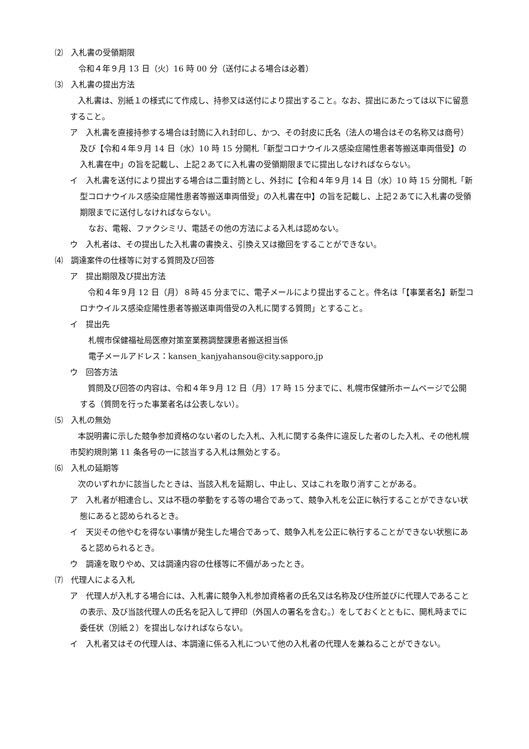⑵　入札書の受領期限
令和４年９月 13 日（火）16 時 00 分（送付による場合は必着）
⑶　入札書の提出方法
入札書は、別紙１の様式にて作成し、持参又は送付により提出すること。なお、提出にあたっては以下に留意すること。
ア　入札書を直接持参する場合は封筒に入れ封印し、かつ、その封皮に氏名（法人の場合はその名称又は商号）及び【令和４年９月 14 日（水）10 時 15 分開札「新型コロナウイルス感染症陽性患者等搬送車両借受】の入札書在中」の旨を記載し、上記２あてに入札書の受領期限までに提出しなければならない。
イ　入札書を送付により提出する場合は二重封筒とし、外封に【令和４年９月 14 日（水）10 時 15 分開札「新型コロナウイルス感染症陽性患者等搬送車両借受」の入札書在中】の旨を記載し、上記２あてに入札書の受領期限までに送付しなければならない。
なお、電報、ファクシミリ、電話その他の方法による入札は認めない。
ウ　入札者は、その提出した入札書の書換え、引換え又は撤回をすることができない。
⑷　調達案件の仕様等に対する質問及び回答
ア　提出期限及び提出方法
令和４年９月 12 日（月）８時 45 分までに、電子メールにより提出すること。件名は「【事業者名】新型コロナウイルス感染症陽性患者等搬送車両借受の入札に関する質問」とすること。
イ　提出先
札幌市保健福祉局医療対策室業務調整課患者搬送担当係
電子メールアドレス：kansen_kanjyahansou@city.sapporo.jp
ウ　回答方法
質問及び回答の内容は、令和４年９月 12 日（月）17 時 15 分までに、札幌市保健所ホームページで公開する（質問を行った事業者名は公表しない）。
⑸　入札の無効
本説明書に示した競争参加資格のない者のした入札、入札に関する条件に違反した者のした入札、その他札幌市契約規則第 11 条各号の一に該当する入札は無効とする。
⑹　入札の延期等
次のいずれかに該当したときは、当該入札を延期し、中止し、又はこれを取り消すことがある。
ア　入札者が相連合し、又は不穏の挙動をする等の場合であって、競争入札を公正に執行することができない状態にあると認められるとき。
イ　天災その他やむを得ない事情が発生した場合であって、競争入札を公正に執行することができない状態にあると認められるとき。
ウ　調達を取りやめ、又は調達内容の仕様等に不備があったとき。
⑺　代理人による入札
ア　代理人が入札する場合には、入札書に競争入札参加資格者の氏名又は名称及び住所並びに代理人であることの表示、及び当該代理人の氏名を記入して押印（外国人の署名を含む。）をしておくとともに、開札時までに委任状（別紙２）を提出しなければならない。
イ　入札者又はその代理人は、本調達に係る入札について他の入札者の代理人を兼ねることができない。